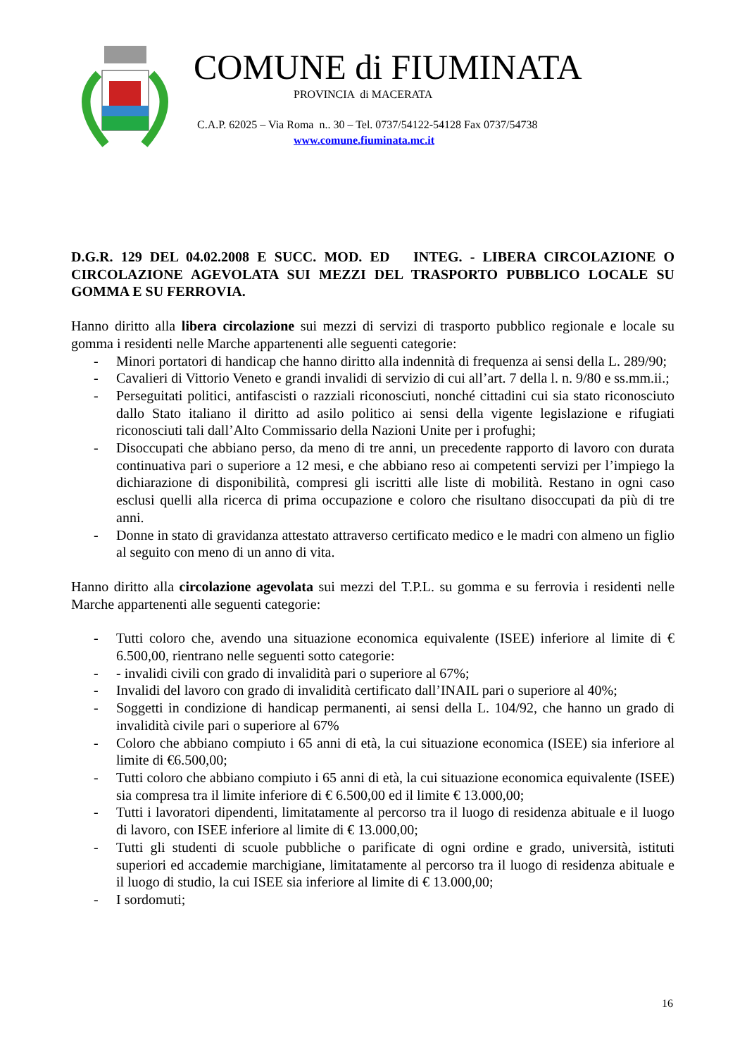COMUNE di FIUMINATA
PROVINCIA di MACERATA
C.A.P. 62025 – Via Roma n.. 30 – Tel. 0737/54122-54128 Fax 0737/54738
www.comune.fiuminata.mc.it
D.G.R. 129 DEL 04.02.2008 E SUCC. MOD. ED INTEG. - LIBERA CIRCOLAZIONE O CIRCOLAZIONE AGEVOLATA SUI MEZZI DEL TRASPORTO PUBBLICO LOCALE SU GOMMA E SU FERROVIA.
Hanno diritto alla libera circolazione sui mezzi di servizi di trasporto pubblico regionale e locale su gomma i residenti nelle Marche appartenenti alle seguenti categorie:
- Minori portatori di handicap che hanno diritto alla indennità di frequenza ai sensi della L. 289/90;
- Cavalieri di Vittorio Veneto e grandi invalidi di servizio di cui all’art. 7 della l. n. 9/80 e ss.mm.ii.;
- Perseguitati politici, antifascisti o razziali riconosciuti, nonché cittadini cui sia stato riconosciuto dallo Stato italiano il diritto ad asilo politico ai sensi della vigente legislazione e rifugiati riconosciuti tali dall’Alto Commissario della Nazioni Unite per i profughi;
- Disoccupati che abbiano perso, da meno di tre anni, un precedente rapporto di lavoro con durata continuativa pari o superiore a 12 mesi, e che abbiano reso ai competenti servizi per l’impiego la dichiarazione di disponibilità, compresi gli iscritti alle liste di mobilità. Restano in ogni caso esclusi quelli alla ricerca di prima occupazione e coloro che risultano disoccupati da più di tre anni.
- Donne in stato di gravidanza attestato attraverso certificato medico e le madri con almeno un figlio al seguito con meno di un anno di vita.
Hanno diritto alla circolazione agevolata sui mezzi del T.P.L. su gomma e su ferrovia i residenti nelle Marche appartenenti alle seguenti categorie:
- Tutti coloro che, avendo una situazione economica equivalente (ISEE) inferiore al limite di € 6.500,00, rientrano nelle seguenti sotto categorie:
- - invalidi civili con grado di invalidità pari o superiore al 67%;
- Invalidi del lavoro con grado di invalidità certificato dall’INAIL pari o superiore al 40%;
- Soggetti in condizione di handicap permanenti, ai sensi della L. 104/92, che hanno un grado di invalidità civile pari o superiore al 67%
- Coloro che abbiano compiuto i 65 anni di età, la cui situazione economica (ISEE) sia inferiore al limite di €6.500,00;
- Tutti coloro che abbiano compiuto i 65 anni di età, la cui situazione economica equivalente (ISEE) sia compresa tra il limite inferiore di € 6.500,00 ed il limite € 13.000,00;
- Tutti i lavoratori dipendenti, limitatamente al percorso tra il luogo di residenza abituale e il luogo di lavoro, con ISEE inferiore al limite di € 13.000,00;
- Tutti gli studenti di scuole pubbliche o parificate di ogni ordine e grado, università, istituti superiori ed accademie marchigiane, limitatamente al percorso tra il luogo di residenza abituale e il luogo di studio, la cui ISEE sia inferiore al limite di € 13.000,00;
- I sordomuti;
16